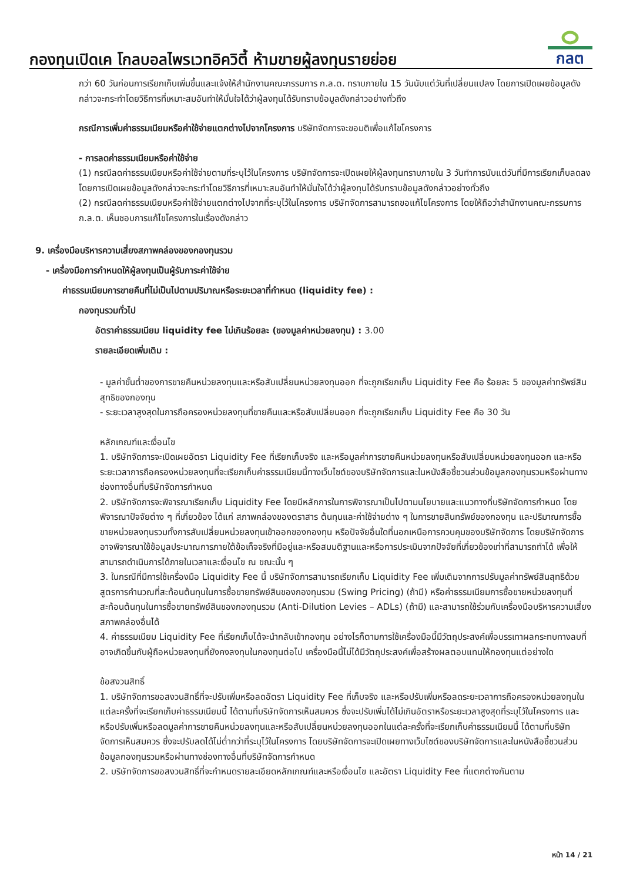กองทุนเปิดเค โกลบอลไพรเวทอิควิตี้ ห้ามขายผู้ลงทุนรายย่อย
กลต
กว่า 60 วันก่อนการเรียกเก็บเพิ่มขึ้นและแจ้งให้สำนักงานคณะกรรมการ ก.ล.ต. ทราบภายใน 15 วันนับแต่วันที่เปลี่ยนแปลง โดยการเปิดเผยข้อมูลดังกล่าวจะกระทำโดยวิธีการที่เหมาะสมอันทำให้มั่นใจได้ว่าผู้ลงทุนได้รับทราบข้อมูลดังกล่าวอย่างทั่วถึง
กรณีการเพิ่มค่าธรรมเนียมหรือค่าใช้จ่ายแตกต่างไปจากโครงการ บริษัทจัดการจะขอมติเพื่อแก้ไขโครงการ
- การลดค่าธรรมเนียมหรือค่าใช้จ่าย
(1) กรณีลดค่าธรรมเนียมหรือค่าใช้จ่ายตามที่ระบุไว้ในโครงการ บริษัทจัดการจะเปิดเผยให้ผู้ลงทุนทราบภายใน 3 วันทำการนับแต่วันที่มีการเรียกเก็บลดลง โดยการเปิดเผยข้อมูลดังกล่าวจะกระทำโดยวิธีการที่เหมาะสมอันทำให้มั่นใจได้ว่าผู้ลงทุนได้รับทราบข้อมูลดังกล่าวอย่างทั่วถึง
(2) กรณีลดค่าธรรมเนียมหรือค่าใช้จ่ายแตกต่างไปจากที่ระบุไว้ในโครงการ บริษัทจัดการสามารถขอแก้ไขโครงการ โดยให้ถือว่าสำนักงานคณะกรรมการ ก.ล.ต. เห็นชอบการแก้ไขโครงการในเรื่องดังกล่าว
9. เครื่องมือบริหารความเสี่ยงสภาพคล่องของกองทุนรวม
- เครื่องมือการกำหนดให้ผู้ลงทุนเป็นผู้รับภาระค่าใช้จ่าย
ค่าธรรมเนียมการขายคืนที่ไม่เป็นไปตามปริมาณหรือระยะเวลาที่กำหนด (liquidity fee) :
กองทุนรวมทั่วไป
อัตราค่าธรรมเนียม liquidity fee ไม่เกินร้อยละ (ของมูลค่าหน่วยลงทุน) : 3.00
รายละเอียดเพิ่มเติม :
- มูลค่าขั้นต่ำของการขายคืนหน่วยลงทุนและหรือสับเปลี่ยนหน่วยลงทุนออก ที่จะถูกเรียกเก็บ Liquidity Fee คือ ร้อยละ 5 ของมูลค่าทรัพย์สินสุทธิของกองทุน
- ระยะเวลาสูงสุดในการถือครองหน่วยลงทุนที่ขายคืนและหรือสับเปลี่ยนออก ที่จะถูกเรียกเก็บ Liquidity Fee คือ 30 วัน
หลักเกณฑ์และเงื่อนไข
1. บริษัทจัดการจะเปิดเผยอัตรา Liquidity Fee ที่เรียกเก็บจริง และหรือมูลค่าการขายคืนหน่วยลงทุนหรือสับเปลี่ยนหน่วยลงทุนออก และหรือระยะเวลาการถือครองหน่วยลงทุนที่จะเรียกเก็บค่าธรรมเนียมนี้ทางเว็บไซต์ของบริษัทจัดการและในหนังสือชี้ชวนส่วนข้อมูลกองทุนรวมหรือผ่านทางช่องทางอื่นที่บริษัทจัดการกำหนด
2. บริษัทจัดการจะพิจารณาเรียกเก็บ Liquidity Fee โดยมีหลักการในการพิจารณาเป็นไปตามนโยบายและแนวทางที่บริษัทจัดการกำหนด โดยพิจารณาปัจจัยต่าง ๆ ที่เกี่ยวข้อง ได้แก่ สภาพคล่องของตราสาร ต้นทุนและค่าใช้จ่ายต่าง ๆ ในการขายสินทรัพย์ของกองทุน และปริมาณการซื้อขายหน่วยลงทุนรวมทั้งการสับเปลี่ยนหน่วยลงทุนเข้าออกของกองทุน หรือปัจจัยอื่นใดที่นอกเหนือการควบคุมของบริษัทจัดการ โดยบริษัทจัดการอาจพิจารณาใช้ข้อมูลประมาณการภายใต้ข้อเท็จจริงที่มีอยู่และหรือสมมติฐานและหรือการประเมินจากปัจจัยที่เกี่ยวข้องเท่าที่สามารถทำได้ เพื่อให้สามารถดำเนินการได้ภายในเวลาและเงื่อนไข ณ ขณะนั้น ๆ
3. ในกรณีที่มีการใช้เครื่องมือ Liquidity Fee นี้ บริษัทจัดการสามารถเรียกเก็บ Liquidity Fee เพิ่มเติมจากการปรับมูลค่าทรัพย์สินสุทธิด้วยสูตรการคำนวณที่สะท้อนต้นทุนในการซื้อขายทรัพย์สินของกองทุนรวม (Swing Pricing) (ถ้ามี) หรือค่าธรรมเนียมการซื้อขายหน่วยลงทุนที่สะท้อนต้นทุนในการซื้อขายทรัพย์สินของกองทุนรวม (Anti-Dilution Levies – ADLs) (ถ้ามี) และสามารถใช้ร่วมกับเครื่องมือบริหารความเสี่ยงสภาพคล่องอื่นได้
4. ค่าธรรมเนียม Liquidity Fee ที่เรียกเก็บได้จะนำกลับเข้ากองทุน อย่างไรก็ตามการใช้เครื่องมือนี้มีวัตถุประสงค์เพื่อบรรเทาผลกระทบทางลบที่อาจเกิดขึ้นกับผู้ถือหน่วยลงทุนที่ยังคงลงทุนในกองทุนต่อไป เครื่องมือนี้ไม่ได้มีวัตถุประสงค์เพื่อสร้างผลตอบแทนให้กองทุนแต่อย่างใด
ข้อสงวนสิทธิ์
1. บริษัทจัดการขอสงวนสิทธิ์ที่จะปรับเพิ่มหรือลดอัตรา Liquidity Fee ที่เก็บจริง และหรือปรับเพิ่มหรือลดระยะเวลาการถือครองหน่วยลงทุนในแต่ละครั้งที่จะเรียกเก็บค่าธรรมเนียมนี้ ได้ตามที่บริษัทจัดการเห็นสมควร ซึ่งจะปรับเพิ่มได้ไม่เกินอัตราหรือระยะเวลาสูงสุดที่ระบุไว้ในโครงการ และหรือปรับเพิ่มหรือลดมูลค่าการขายคืนหน่วยลงทุนและหรือสับเปลี่ยนหน่วยลงทุนออกในแต่ละครั้งที่จะเรียกเก็บค่าธรรมเนียมนี้ ได้ตามที่บริษัทจัดการเห็นสมควร ซึ่งจะปรับลดได้ไม่ต่ำกว่าที่ระบุไว้ในโครงการ โดยบริษัทจัดการจะเปิดเผยทางเว็บไซต์ของบริษัทจัดการและในหนังสือชี้ชวนส่วนข้อมูลกองทุนรวมหรือผ่านทางช่องทางอื่นที่บริษัทจัดการกำหนด
2. บริษัทจัดการขอสงวนสิทธิ์ที่จะกำหนดรายละเอียดหลักเกณฑ์และหรือเงื่อนไข และอัตรา Liquidity Fee ที่แตกต่างกันตาม
หน้า 14 / 21